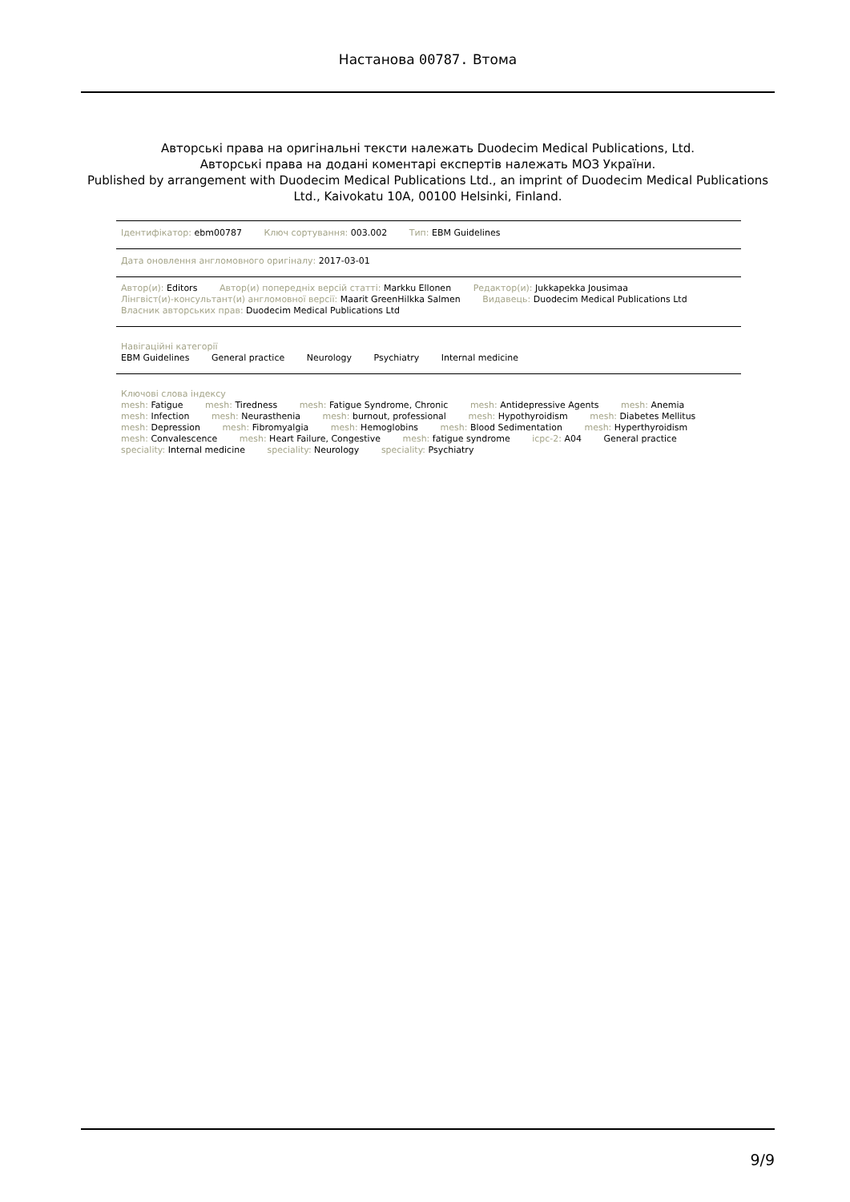Настанова 00787. Втома
Авторські права на оригінальні тексти належать Duodecim Medical Publications, Ltd.
Авторські права на додані коментарі експертів належать МОЗ України.
Published by arrangement with Duodecim Medical Publications Ltd., an imprint of Duodecim Medical Publications Ltd., Kaivokatu 10A, 00100 Helsinki, Finland.
Ідентифікатор: ebm00787 Ключ сортування: 003.002 Тип: EBM Guidelines
Дата оновлення англомовного оригіналу: 2017-03-01
Автор(и): Editors Автор(и) попередніх версій статті: Markku Ellonen Редактор(и): Jukkapekka Jousimaa
Лінгвіст(и)-консультант(и) англомовної версії: Maarit GreenHilkka Salmen Видавець: Duodecim Medical Publications Ltd
Власник авторських прав: Duodecim Medical Publications Ltd
Навігаційні категорії
EBM Guidelines General practice Neurology Psychiatry Internal medicine
Ключові слова індексу
mesh: Fatigue mesh: Tiredness mesh: Fatigue Syndrome, Chronic mesh: Antidepressive Agents mesh: Anemia
mesh: Infection mesh: Neurasthenia mesh: burnout, professional mesh: Hypothyroidism mesh: Diabetes Mellitus
mesh: Depression mesh: Fibromyalgia mesh: Hemoglobins mesh: Blood Sedimentation mesh: Hyperthyroidism
mesh: Convalescence mesh: Heart Failure, Congestive mesh: fatigue syndrome icpc-2: A04 General practice
speciality: Internal medicine speciality: Neurology speciality: Psychiatry
9/9